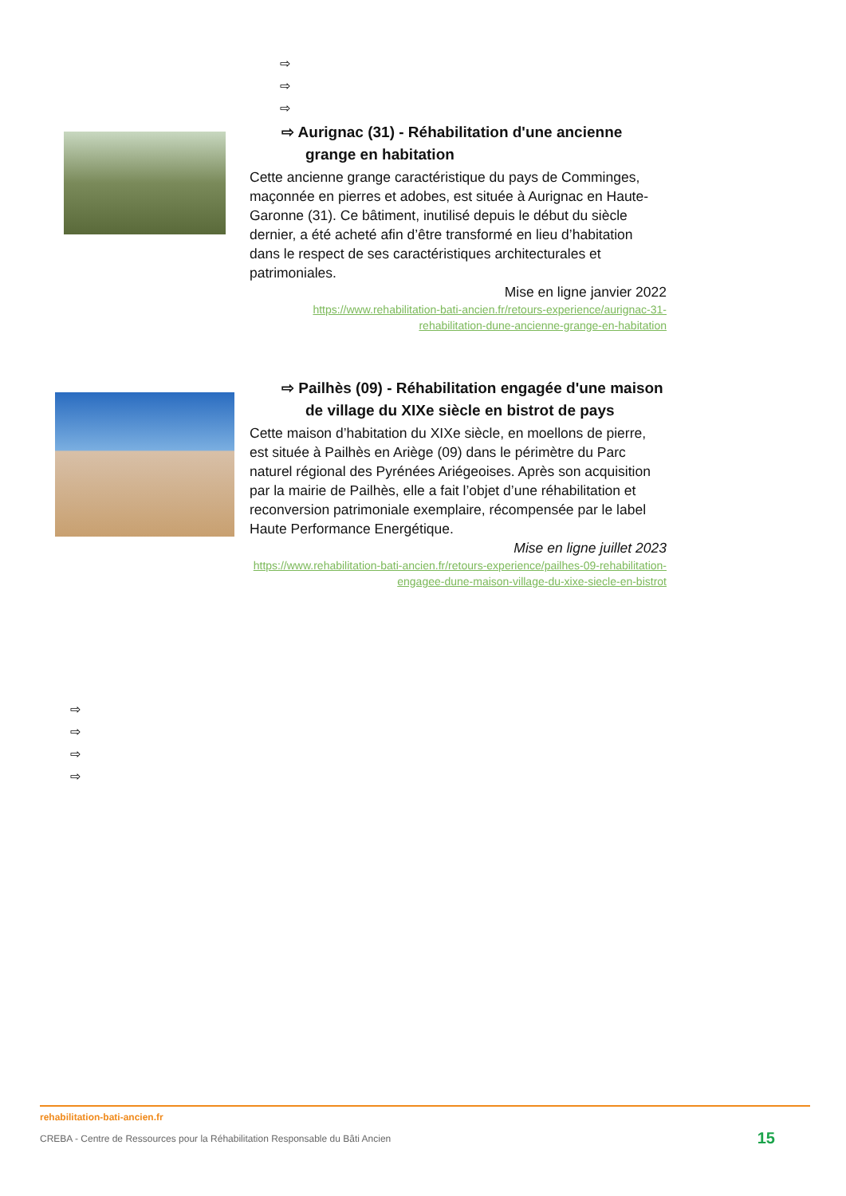⇨
⇨
⇨
⇨ Aurignac (31) - Réhabilitation d'une ancienne grange en habitation
Cette ancienne grange caractéristique du pays de Comminges, maçonnée en pierres et adobes, est située à Aurignac en Haute-Garonne (31). Ce bâtiment, inutilisé depuis le début du siècle dernier, a été acheté afin d’être transformé en lieu d’habitation dans le respect de ses caractéristiques architecturales et patrimoniales.
Mise en ligne janvier 2022
https://www.rehabilitation-bati-ancien.fr/retours-experience/aurignac-31-rehabilitation-dune-ancienne-grange-en-habitation
⇨ Pailhès (09) - Réhabilitation engagée d'une maison de village du XIXe siècle en bistrot de pays
Cette maison d’habitation du XIXe siècle, en moellons de pierre, est située à Pailhès en Ariège (09) dans le périmètre du Parc naturel régional des Pyrénées Ariégeoises. Après son acquisition par la mairie de Pailhès, elle a fait l’objet d’une réhabilitation et reconversion patrimoniale exemplaire, récompensée par le label Haute Performance Energétique.
Mise en ligne juillet 2023
https://www.rehabilitation-bati-ancien.fr/retours-experience/pailhes-09-rehabilitation-engagee-dune-maison-village-du-xixe-siecle-en-bistrot
⇨
⇨
⇨
⇨
rehabilitation-bati-ancien.fr
CREBA - Centre de Ressources pour la Réhabilitation Responsable du Bâti Ancien 15